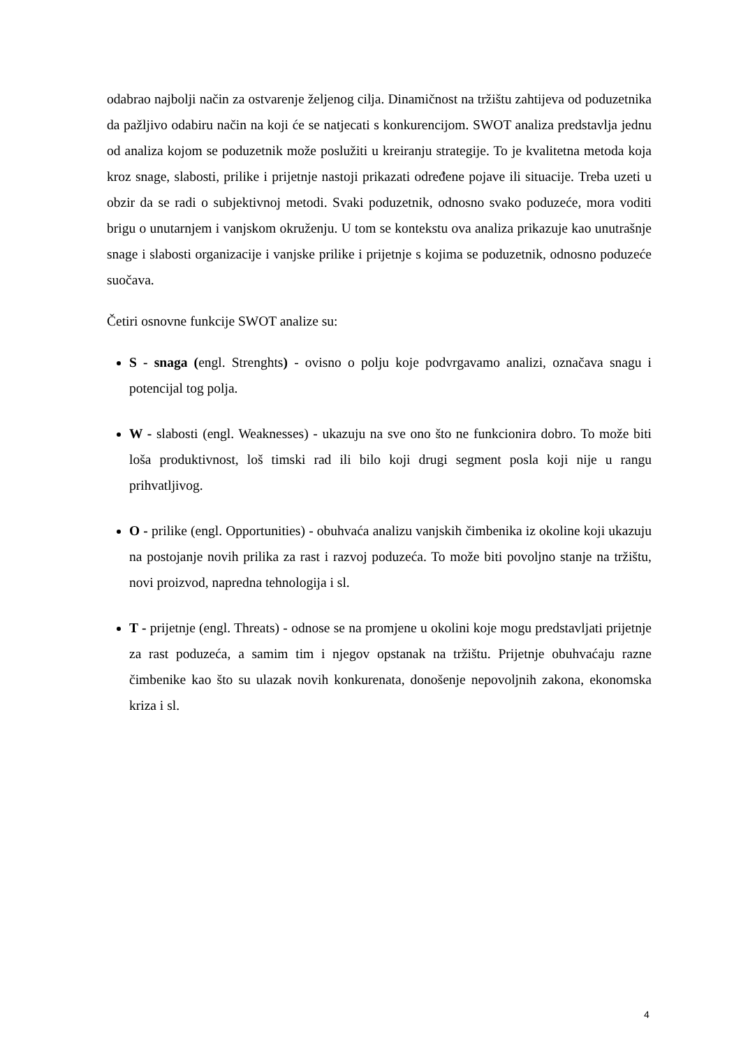odabrao najbolji način za ostvarenje željenog cilja. Dinamičnost na tržištu zahtijeva od poduzetnika da pažljivo odabiru način na koji će se natjecati s konkurencijom. SWOT analiza predstavlja jednu od analiza kojom se poduzetnik može poslužiti u kreiranju strategije. To je kvalitetna metoda koja kroz snage, slabosti, prilike i prijetnje nastoji prikazati određene pojave ili situacije. Treba uzeti u obzir da se radi o subjektivnoj metodi. Svaki poduzetnik, odnosno svako poduzeće, mora voditi brigu o unutarnjem i vanjskom okruženju. U tom se kontekstu ova analiza prikazuje kao unutrašnje snage i slabosti organizacije i vanjske prilike i prijetnje s kojima se poduzetnik, odnosno poduzeće suočava.
Četiri osnovne funkcije SWOT analize su:
S - snaga (engl. Strenghts) - ovisno o polju koje podvrgavamo analizi, označava snagu i potencijal tog polja.
W - slabosti (engl. Weaknesses) - ukazuju na sve ono što ne funkcionira dobro. To može biti loša produktivnost, loš timski rad ili bilo koji drugi segment posla koji nije u rangu prihvatljivog.
O - prilike (engl. Opportunities) - obuhvaća analizu vanjskih čimbenika iz okoline koji ukazuju na postojanje novih prilika za rast i razvoj poduzeća. To može biti povoljno stanje na tržištu, novi proizvod, napredna tehnologija i sl.
T - prijetnje (engl. Threats) - odnose se na promjene u okolini koje mogu predstavljati prijetnje za rast poduzeća, a samim tim i njegov opstanak na tržištu. Prijetnje obuhvaćaju razne čimbenike kao što su ulazak novih konkurenata, donošenje nepovoljnih zakona, ekonomska kriza i sl.
4